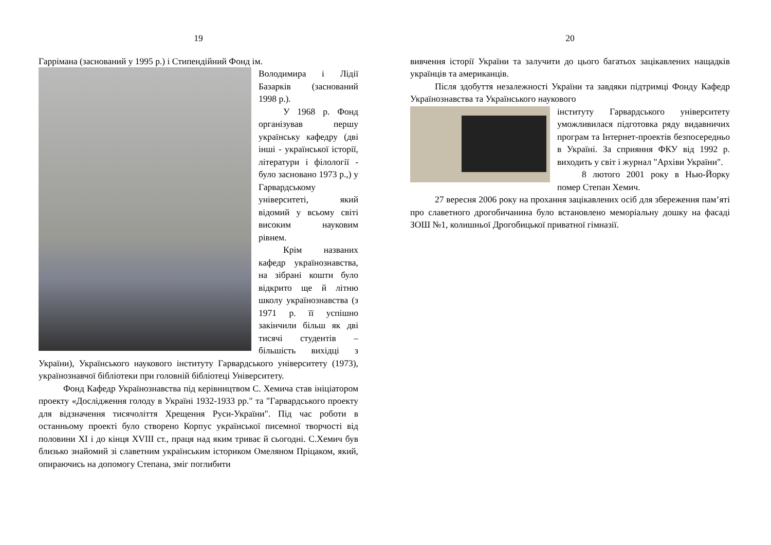19
Гаррімана (заснований у 1995 р.) і Стипендійний Фонд ім.
Володимира і Лідії Базарків (заснований 1998 р.).
У 1968 р. Фонд організував першу українську кафедру (дві інші - української історії, літератури і філології - було засновано 1973 р.,) у Гарвардському університеті, який відомий у всьому світі високим науковим рівнем.
Крім названих кафедр українознавства, на зібрані кошти було відкрито ще й літню школу українознавства (з 1971 р. її успішно закінчили більш як дві тисячі студентів – більшість вихідці з України), Українського наукового інституту Гарвардського університету (1973), українознавчої бібліотеки при головній бібліотеці Університету.
Фонд Кафедр Українознавства під керівництвом С. Хемича став ініціатором проекту «Дослідження голоду в Україні 1932-1933 рр." та "Гарвардського проекту для відзначення тисячоліття Хрещення Руси-України". Під час роботи в останньому проекті було створено Корпус української писемної творчості від половини XI і до кінця XVIII ст., праця над яким триває й сьогодні. С.Хемич був близько знайомий зі славетним українським істориком Омеляном Пріцаком, який, опираючись на допомогу Степана, зміг поглибити
20
вивчення історії України та залучити до цього багатьох зацікавлених нащадків українців та американців.
Після здобуття незалежності України та завдяки підтримці Фонду Кафедр Українознавства та Українського наукового
інституту Гарвардського університету уможливилася підготовка ряду видавничих програм та Інтернет-проектів безпосередньо в Україні. За сприяння ФКУ від 1992 р. виходить у світ і журнал "Архіви України".
8 лютого 2001 року в Нью-Йорку помер Степан Хемич.
27 вересня 2006 року на прохання зацікавлених осіб для збереження пам’яті про славетного дрогобичанина було встановлено меморіальну дошку на фасаді ЗОШ №1, колишньої Дрогобицької приватної гімназії.